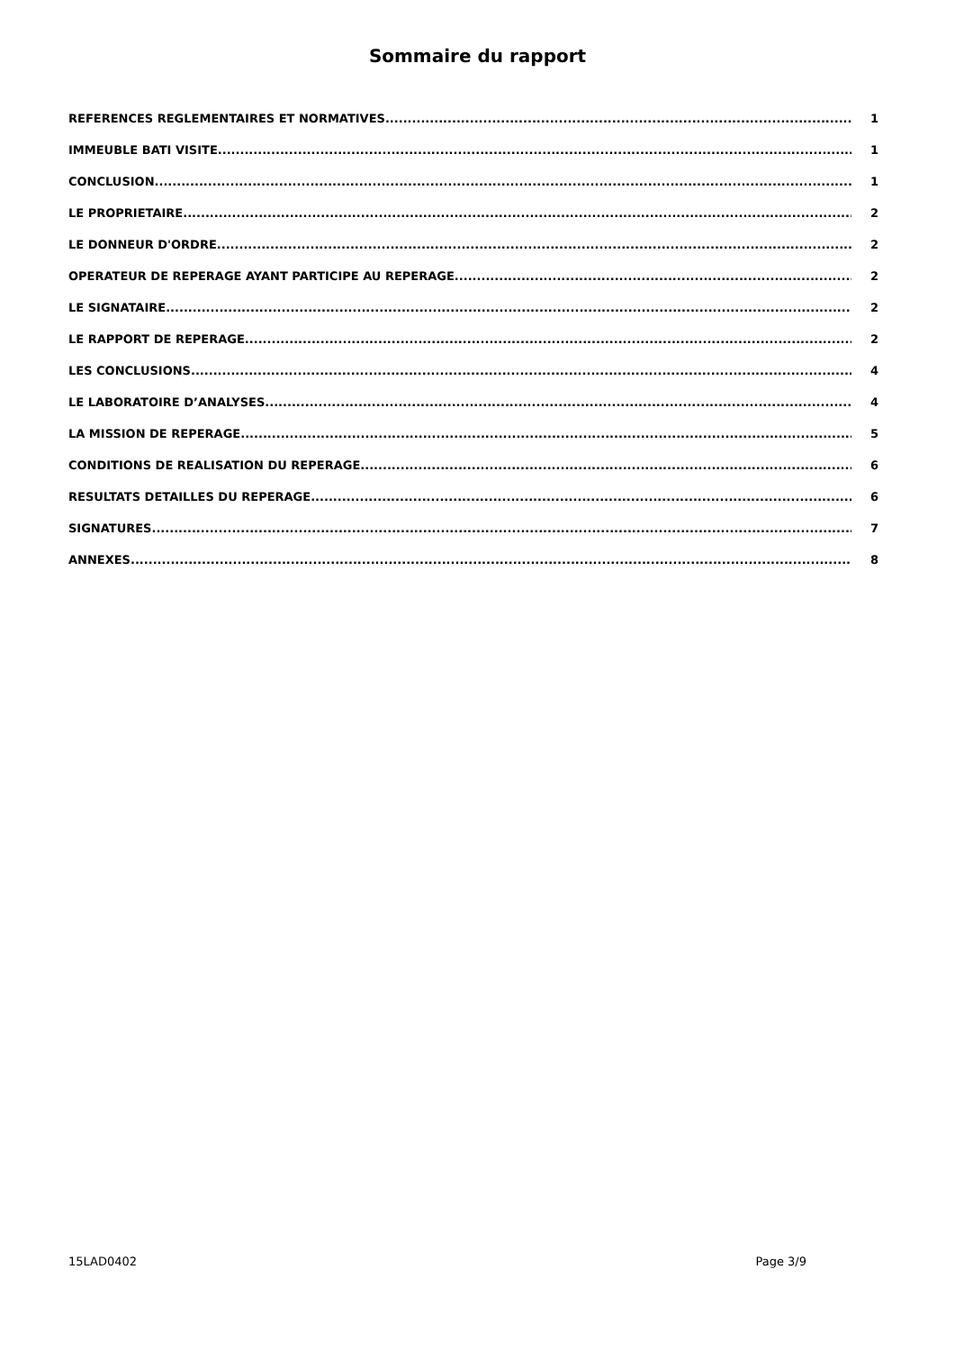Sommaire du rapport
REFERENCES REGLEMENTAIRES ET NORMATIVES 1
IMMEUBLE BATI VISITE 1
CONCLUSION 1
LE PROPRIETAIRE 2
LE DONNEUR D'ORDRE 2
OPERATEUR DE REPERAGE AYANT PARTICIPE AU REPERAGE 2
LE SIGNATAIRE 2
LE RAPPORT DE REPERAGE 2
LES CONCLUSIONS 4
LE LABORATOIRE D’ANALYSES 4
LA MISSION DE REPERAGE 5
CONDITIONS DE REALISATION DU REPERAGE 6
RESULTATS DETAILLES DU REPERAGE 6
SIGNATURES 7
ANNEXES 8
15LAD0402 Page 3/9